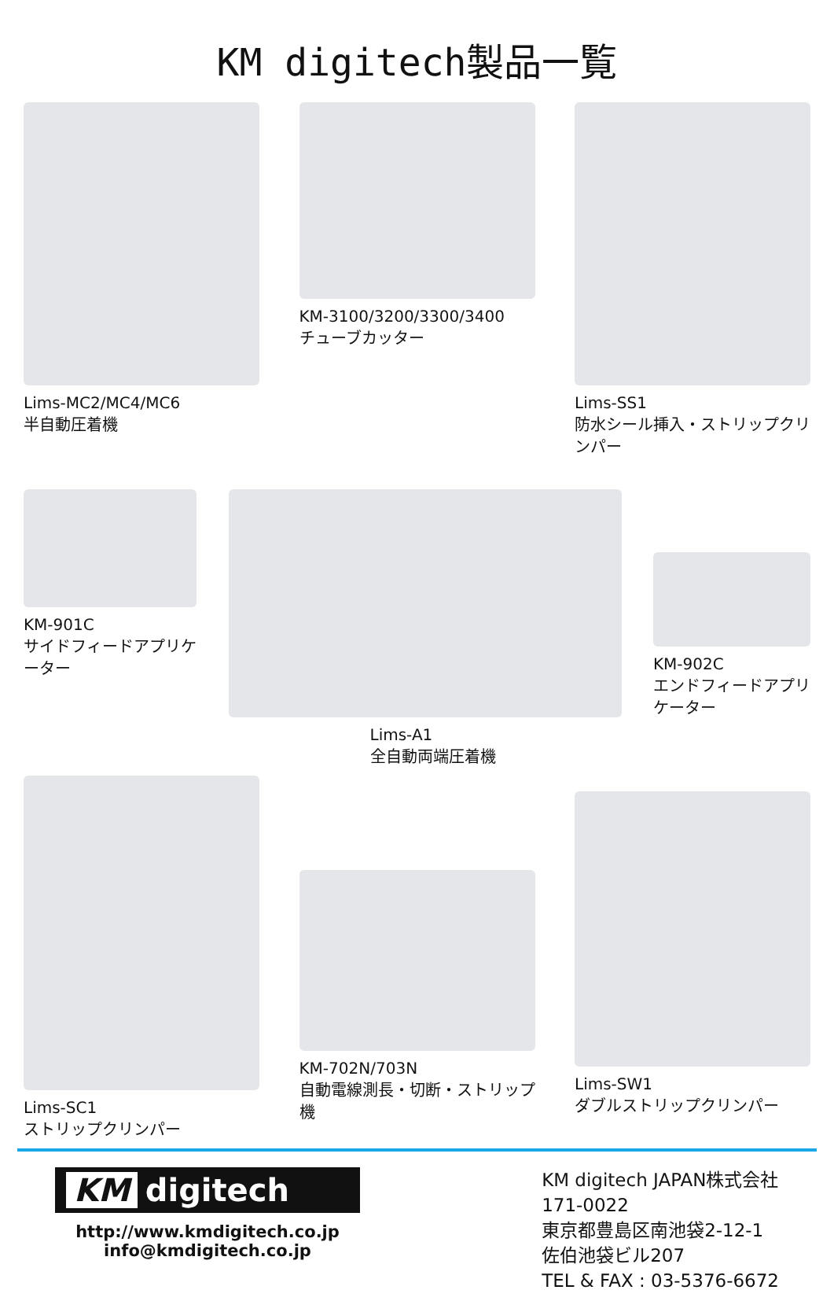KM digitech製品一覧
Lims-MC2/MC4/MC6
半自動圧着機
KM-3100/3200/3300/3400
チューブカッター
Lims-SS1
防水シール挿入・ストリップクリンパー
KM-901C
サイドフィードアプリケーター
Lims-A1
全自動両端圧着機
KM-902C
エンドフィードアプリケーター
Lims-SC1
ストリップクリンパー
KM-702N/703N
自動電線測長・切断・ストリップ機
Lims-SW1
ダブルストリップクリンパー
KM digitech
http://www.kmdigitech.co.jp
info@kmdigitech.co.jp
KM digitech JAPAN株式会社
171-0022
東京都豊島区南池袋2-12-1
佐伯池袋ビル207
TEL & FAX : 03-5376-6672